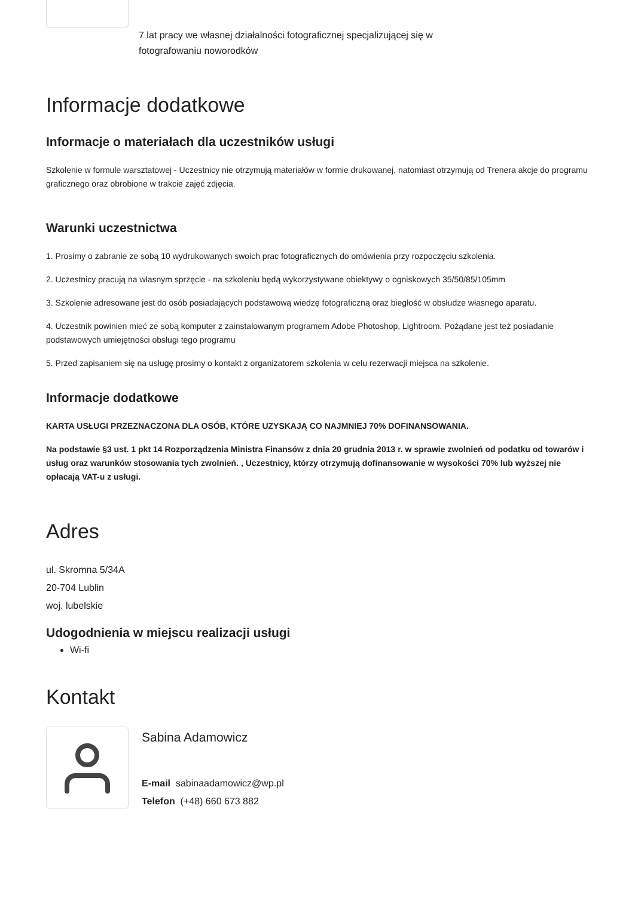7 lat pracy we własnej działalności fotograficznej specjalizującej się w
fotografowaniu noworodków
Informacje dodatkowe
Informacje o materiałach dla uczestników usługi
Szkolenie w formule warsztatowej - Uczestnicy nie otrzymują materiałów w formie drukowanej, natomiast otrzymują od Trenera akcje do programu graficznego oraz obrobione w trakcie zajęć zdjęcia.
Warunki uczestnictwa
1. Prosimy o zabranie ze sobą 10 wydrukowanych swoich prac fotograficznych do omówienia przy rozpoczęciu szkolenia.
2. Uczestnicy pracują na własnym sprzęcie - na szkoleniu będą wykorzystywane obiektywy o ogniskowych 35/50/85/105mm
3. Szkolenie adresowane jest do osób posiadających podstawową wiedzę fotograficzną oraz biegłość w obsłudze własnego aparatu.
4. Uczestnik powinien mieć ze sobą komputer z zainstalowanym programem Adobe Photoshop, Lightroom. Pożądane jest też posiadanie podstawowych umiejętności obsługi tego programu
5. Przed zapisaniem się na usługę prosimy o kontakt z organizatorem szkolenia w celu rezerwacji miejsca na szkolenie.
Informacje dodatkowe
KARTA USŁUGI PRZEZNACZONA DLA OSÓB, KTÓRE UZYSKAJĄ CO NAJMNIEJ 70% DOFINANSOWANIA.
Na podstawie §3 ust. 1 pkt 14 Rozporządzenia Ministra Finansów z dnia 20 grudnia 2013 r. w sprawie zwolnień od podatku od towarów i usług oraz warunków stosowania tych zwolnień. , Uczestnicy, którzy otrzymują dofinansowanie w wysokości 70% lub wyższej nie opłacają VAT-u z usługi.
Adres
ul. Skromna 5/34A
20-704 Lublin
woj. lubelskie
Udogodnienia w miejscu realizacji usługi
Wi-fi
Kontakt
Sabina Adamowicz
E-mail sabinaadamowicz@wp.pl
Telefon (+48) 660 673 882